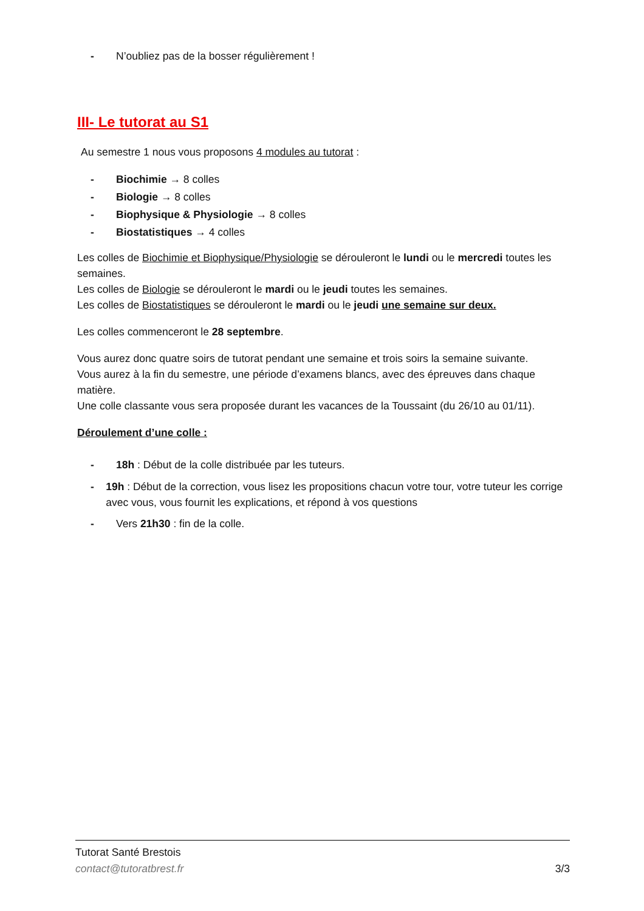- N’oubliez pas de la bosser régulièrement !
III- Le tutorat au S1
Au semestre 1 nous vous proposons 4 modules au tutorat :
- Biochimie → 8 colles
- Biologie → 8 colles
- Biophysique & Physiologie → 8 colles
- Biostatistiques → 4 colles
Les colles de Biochimie et Biophysique/Physiologie se dérouleront le lundi ou le mercredi toutes les semaines.
Les colles de Biologie se dérouleront le mardi ou le jeudi toutes les semaines.
Les colles de Biostatistiques se dérouleront le mardi ou le jeudi une semaine sur deux.
Les colles commenceront le 28 septembre.
Vous aurez donc quatre soirs de tutorat pendant une semaine et trois soirs la semaine suivante.
Vous aurez à la fin du semestre, une période d’examens blancs, avec des épreuves dans chaque matière.
Une colle classante vous sera proposée durant les vacances de la Toussaint (du 26/10 au 01/11).
Déroulement d’une colle :
- 18h : Début de la colle distribuée par les tuteurs.
- 19h : Début de la correction, vous lisez les propositions chacun votre tour, votre tuteur les corrige avec vous, vous fournit les explications, et répond à vos questions
- Vers 21h30 : fin de la colle.
Tutorat Santé Brestois
contact@tutoratbrest.fr 3/3